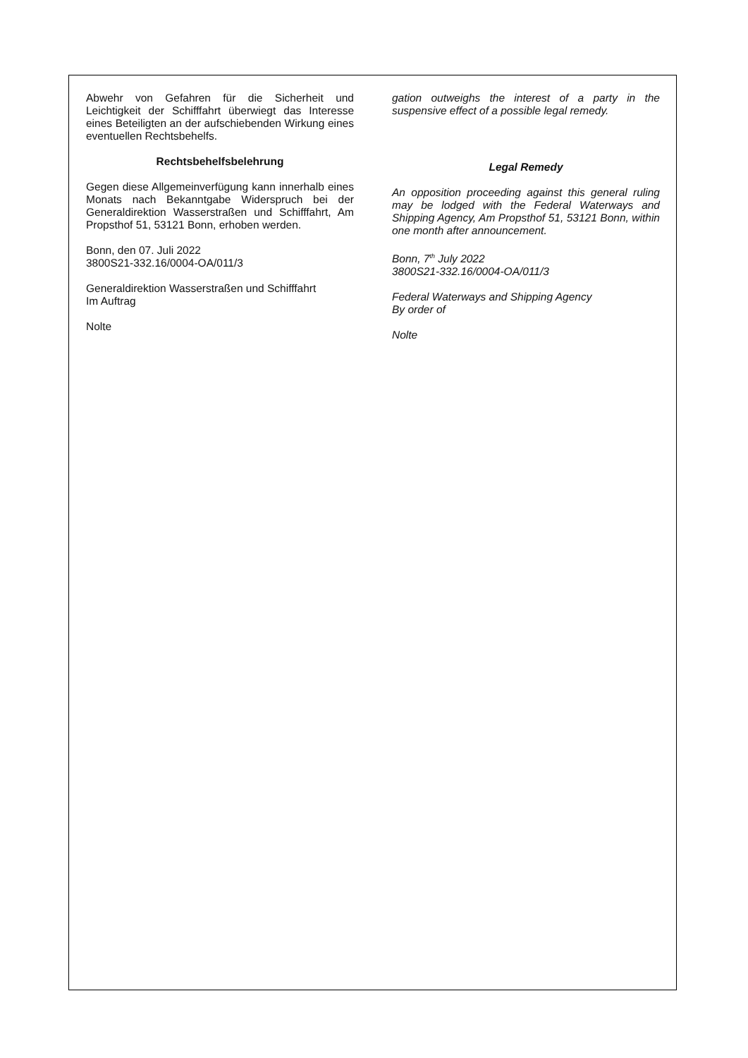Abwehr von Gefahren für die Sicherheit und Leichtigkeit der Schifffahrt überwiegt das Interesse eines Beteiligten an der aufschiebenden Wirkung eines eventuellen Rechtsbehelfs.
Rechtsbehelfsbelehrung
Gegen diese Allgemeinverfügung kann innerhalb eines Monats nach Bekanntgabe Widerspruch bei der Generaldirektion Wasserstraßen und Schifffahrt, Am Propsthof 51, 53121 Bonn, erhoben werden.
Bonn, den 07. Juli 2022
3800S21-332.16/0004-OA/011/3
Generaldirektion Wasserstraßen und Schifffahrt
Im Auftrag
Nolte
gation outweighs the interest of a party in the suspensive effect of a possible legal remedy.
Legal Remedy
An opposition proceeding against this general ruling may be lodged with the Federal Waterways and Shipping Agency, Am Propsthof 51, 53121 Bonn, within one month after announcement.
Bonn, 7<sup>th</sup> July 2022
3800S21-332.16/0004-OA/011/3
Federal Waterways and Shipping Agency
By order of
Nolte